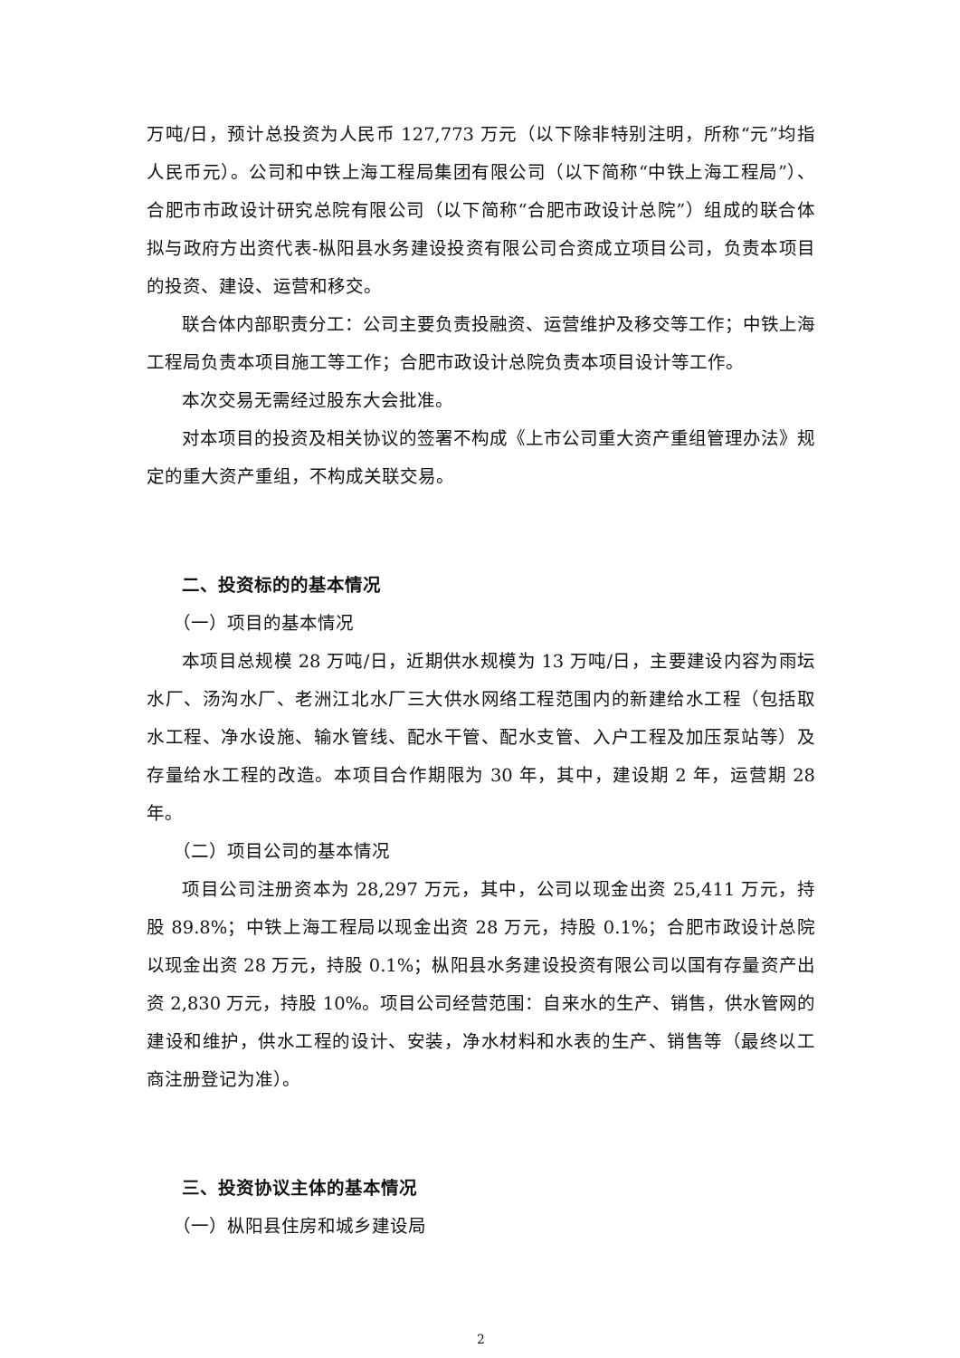万吨/日，预计总投资为人民币 127,773 万元（以下除非特别注明，所称“元”均指人民币元）。公司和中铁上海工程局集团有限公司（以下简称“中铁上海工程局”）、合肥市市政设计研究总院有限公司（以下简称“合肥市政设计总院”）组成的联合体拟与政府方出资代表-枞阳县水务建设投资有限公司合资成立项目公司，负责本项目的投资、建设、运营和移交。
联合体内部职责分工：公司主要负责投融资、运营维护及移交等工作；中铁上海工程局负责本项目施工等工作；合肥市政设计总院负责本项目设计等工作。
本次交易无需经过股东大会批准。
对本项目的投资及相关协议的签署不构成《上市公司重大资产重组管理办法》规定的重大资产重组，不构成关联交易。
二、投资标的的基本情况
（一）项目的基本情况
本项目总规模 28 万吨/日，近期供水规模为 13 万吨/日，主要建设内容为雨坛水厂、汤沟水厂、老洲江北水厂三大供水网络工程范围内的新建给水工程（包括取水工程、净水设施、输水管线、配水干管、配水支管、入户工程及加压泵站等）及存量给水工程的改造。本项目合作期限为 30 年，其中，建设期 2 年，运营期 28 年。
（二）项目公司的基本情况
项目公司注册资本为 28,297 万元，其中，公司以现金出资 25,411 万元，持股 89.8%；中铁上海工程局以现金出资 28 万元，持股 0.1%；合肥市政设计总院以现金出资 28 万元，持股 0.1%；枞阳县水务建设投资有限公司以国有存量资产出资 2,830 万元，持股 10%。项目公司经营范围：自来水的生产、销售，供水管网的建设和维护，供水工程的设计、安装，净水材料和水表的生产、销售等（最终以工商注册登记为准）。
三、投资协议主体的基本情况
（一）枞阳县住房和城乡建设局
2